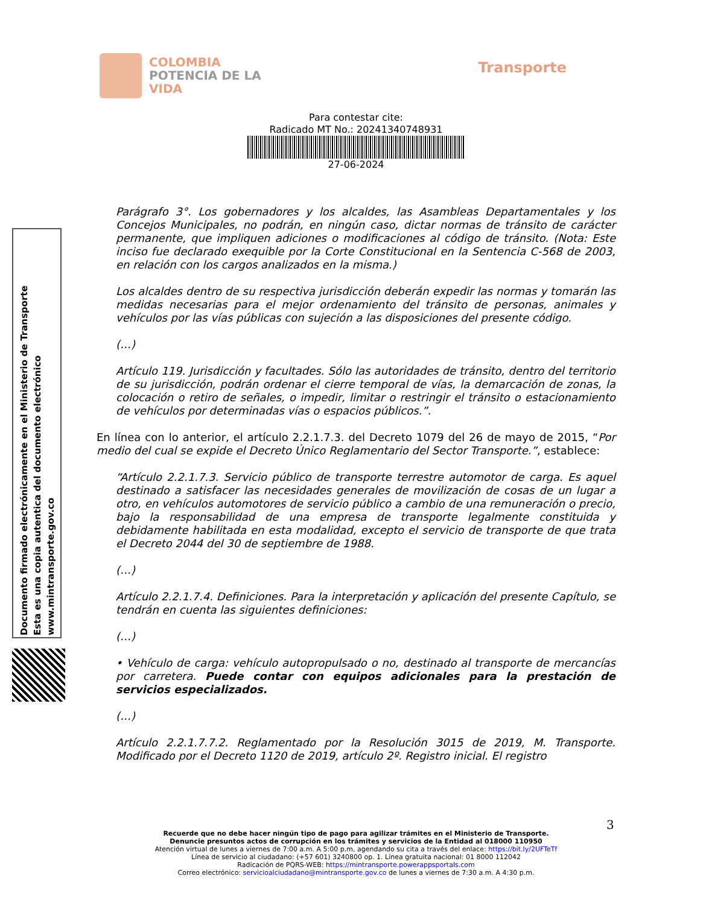COLOMBIA
POTENCIA DE LA
VIDA
Transporte
Para contestar cite:
Radicado MT No.: 20241340748931
27-06-2024
Documento firmado electrónicamente en el Ministerio de Transporte
Esta es una copia autentica del documento electrónico
www.mintransporte.gov.co
Parágrafo 3°. Los gobernadores y los alcaldes, las Asambleas Departamentales y los Concejos Municipales, no podrán, en ningún caso, dictar normas de tránsito de carácter permanente, que impliquen adiciones o modificaciones al código de tránsito. (Nota: Este inciso fue declarado exequible por la Corte Constitucional en la Sentencia C-568 de 2003, en relación con los cargos analizados en la misma.)
Los alcaldes dentro de su respectiva jurisdicción deberán expedir las normas y tomarán las medidas necesarias para el mejor ordenamiento del tránsito de personas, animales y vehículos por las vías públicas con sujeción a las disposiciones del presente código.
(…)
Artículo 119. Jurisdicción y facultades. Sólo las autoridades de tránsito, dentro del territorio de su jurisdicción, podrán ordenar el cierre temporal de vías, la demarcación de zonas, la colocación o retiro de señales, o impedir, limitar o restringir el tránsito o estacionamiento de vehículos por determinadas vías o espacios públicos.”.
En línea con lo anterior, el artículo 2.2.1.7.3. del Decreto 1079 del 26 de mayo de 2015, “Por medio del cual se expide el Decreto Único Reglamentario del Sector Transporte.”, establece:
“Artículo 2.2.1.7.3. Servicio público de transporte terrestre automotor de carga. Es aquel destinado a satisfacer las necesidades generales de movilización de cosas de un lugar a otro, en vehículos automotores de servicio público a cambio de una remuneración o precio, bajo la responsabilidad de una empresa de transporte legalmente constituida y debidamente habilitada en esta modalidad, excepto el servicio de transporte de que trata el Decreto 2044 del 30 de septiembre de 1988.
(…)
Artículo 2.2.1.7.4. Definiciones. Para la interpretación y aplicación del presente Capítulo, se tendrán en cuenta las siguientes definiciones:
(…)
• Vehículo de carga: vehículo autopropulsado o no, destinado al transporte de mercancías por carretera. Puede contar con equipos adicionales para la prestación de servicios especializados.
(…)
Artículo 2.2.1.7.7.2. Reglamentado por la Resolución 3015 de 2019, M. Transporte. Modificado por el Decreto 1120 de 2019, artículo 2º. Registro inicial. El registro
3
Recuerde que no debe hacer ningún tipo de pago para agilizar trámites en el Ministerio de Transporte.
Denuncie presuntos actos de corrupción en los trámites y servicios de la Entidad al 018000 110950
Atención virtual de lunes a viernes de 7:00 a.m. A 5:00 p.m, agendando su cita a través del enlace: https://bit.ly/2UFTeTf
Línea de servicio al ciudadano: (+57 601) 3240800 op. 1. Línea gratuita nacional: 01 8000 112042
Radicación de PQRS-WEB: https://mintransporte.powerappsportals.com
Correo electrónico: servicioalciudadano@mintransporte.gov.co de lunes a viernes de 7:30 a.m. A 4:30 p.m.